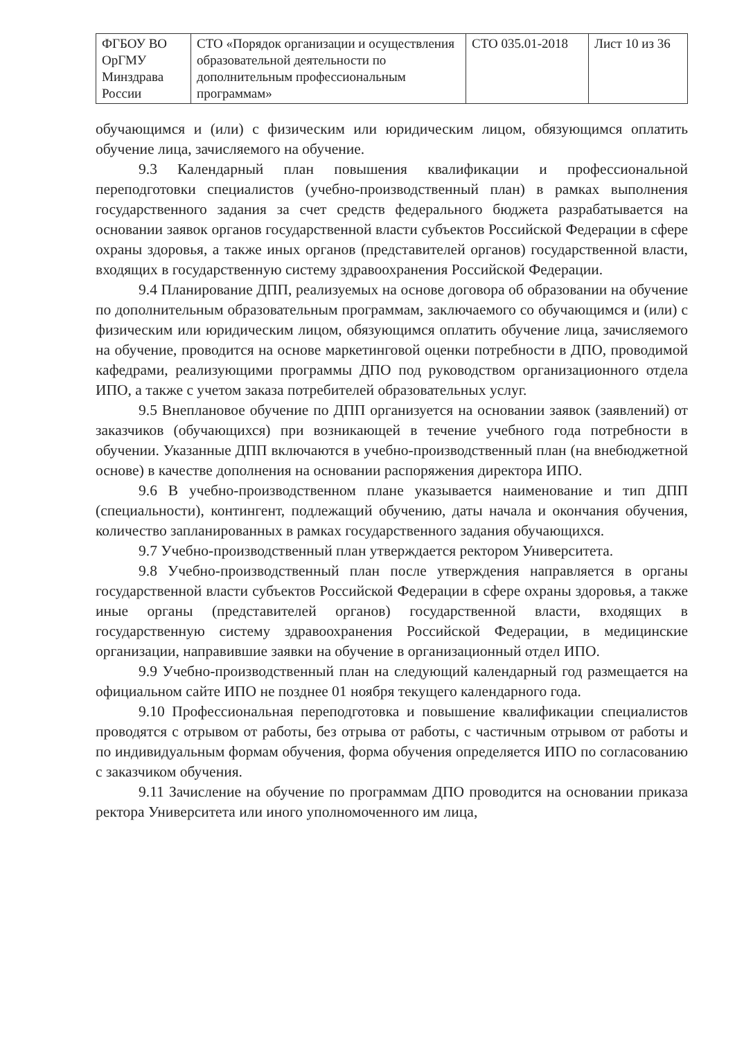| ФГБОУ ВО ОрГМУ Минздрава России | СТО «Порядок организации и осуществления образовательной деятельности по дополнительным профессиональным программам» | СТО 035.01-2018 | Лист 10 из 36 |
обучающимся и (или) с физическим или юридическим лицом, обязующимся оплатить обучение лица, зачисляемого на обучение.
9.3 Календарный план повышения квалификации и профессиональной переподготовки специалистов (учебно-производственный план) в рамках выполнения государственного задания за счет средств федерального бюджета разрабатывается на основании заявок органов государственной власти субъектов Российской Федерации в сфере охраны здоровья, а также иных органов (представителей органов) государственной власти, входящих в государственную систему здравоохранения Российской Федерации.
9.4 Планирование ДПП, реализуемых на основе договора об образовании на обучение по дополнительным образовательным программам, заключаемого со обучающимся и (или) с физическим или юридическим лицом, обязующимся оплатить обучение лица, зачисляемого на обучение, проводится на основе маркетинговой оценки потребности в ДПО, проводимой кафедрами, реализующими программы ДПО под руководством организационного отдела ИПО, а также с учетом заказа потребителей образовательных услуг.
9.5 Внеплановое обучение по ДПП организуется на основании заявок (заявлений) от заказчиков (обучающихся) при возникающей в течение учебного года потребности в обучении. Указанные ДПП включаются в учебно-производственный план (на внебюджетной основе) в качестве дополнения на основании распоряжения директора ИПО.
9.6 В учебно-производственном плане указывается наименование и тип ДПП (специальности), контингент, подлежащий обучению, даты начала и окончания обучения, количество запланированных в рамках государственного задания обучающихся.
9.7 Учебно-производственный план утверждается ректором Университета.
9.8 Учебно-производственный план после утверждения направляется в органы государственной власти субъектов Российской Федерации в сфере охраны здоровья, а также иные органы (представителей органов) государственной власти, входящих в государственную систему здравоохранения Российской Федерации, в медицинские организации, направившие заявки на обучение в организационный отдел ИПО.
9.9 Учебно-производственный план на следующий календарный год размещается на официальном сайте ИПО не позднее 01 ноября текущего календарного года.
9.10 Профессиональная переподготовка и повышение квалификации специалистов проводятся с отрывом от работы, без отрыва от работы, с частичным отрывом от работы и по индивидуальным формам обучения, форма обучения определяется ИПО по согласованию с заказчиком обучения.
9.11 Зачисление на обучение по программам ДПО проводится на основании приказа ректора Университета или иного уполномоченного им лица,